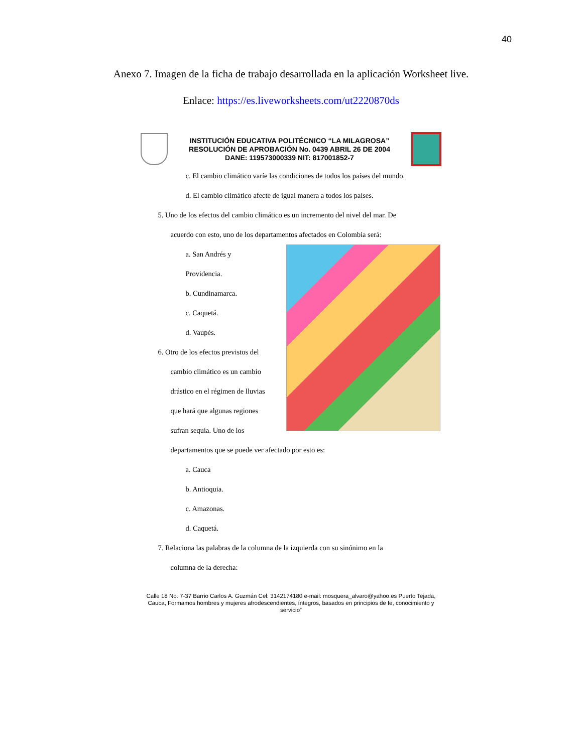40
Anexo 7. Imagen de la ficha de trabajo desarrollada en la aplicación Worksheet live.
Enlace: https://es.liveworksheets.com/ut2220870ds
INSTITUCIÓN EDUCATIVA POLITÉCNICO “LA MILAGROSA”
RESOLUCIÓN DE APROBACIÓN No. 0439 ABRIL 26 DE 2004
DANE: 119573000339 NIT: 817001852-7
c. El cambio climático varíe las condiciones de todos los países del mundo.
d. El cambio climático afecte de igual manera a todos los países.
5. Uno de los efectos del cambio climático es un incremento del nivel del mar. De
acuerdo con esto, uno de los departamentos afectados en Colombia será:
a. San Andrés y
Providencia.
b. Cundinamarca.
c. Caquetá.
d. Vaupés.
6. Otro de los efectos previstos del
cambio climático es un cambio
drástico en el régimen de lluvias
que hará que algunas regiones
sufran sequía. Uno de los
departamentos que se puede ver afectado por esto es:
a. Cauca
b. Antioquia.
c. Amazonas.
d. Caquetá.
7. Relaciona las palabras de la columna de la izquierda con su sinónimo en la
columna de la derecha:
Calle 18 No. 7-37 Barrio Carlos A. Guzmán Cel: 3142174180 e-mail: mosquera_alvaro@yahoo.es Puerto Tejada, Cauca, Formamos hombres y mujeres afrodescendientes, íntegros, basados en principios de fe, conocimiento y servicio”